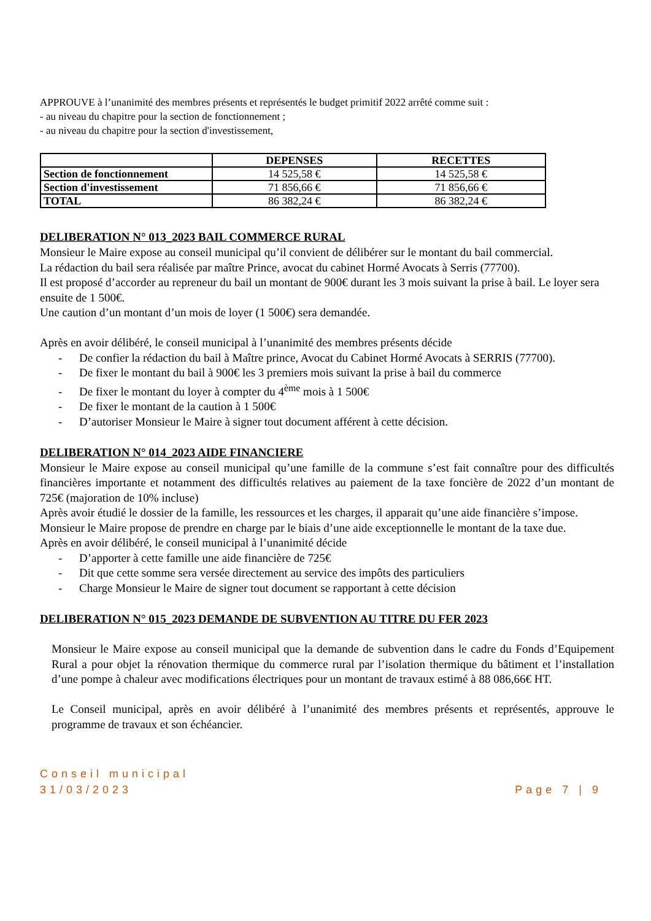APPROUVE à l’unanimité des membres présents et représentés le budget primitif 2022 arrêté comme suit :
- au niveau du chapitre pour la section de fonctionnement ;
- au niveau du chapitre pour la section d'investissement,
| | DEPENSES | RECETTES |
| --- | --- | --- |
| Section de fonctionnement | 14 525,58 € | 14 525,58 € |
| Section d'investissement | 71 856,66 € | 71 856,66 € |
| TOTAL | 86 382,24 € | 86 382,24 € |
DELIBERATION N° 013_2023 BAIL COMMERCE RURAL
Monsieur le Maire expose au conseil municipal qu’il convient de délibérer sur le montant du bail commercial.
La rédaction du bail sera réalisée par maître Prince, avocat du cabinet Hormé Avocats à Serris (77700).
Il est proposé d’accorder au repreneur du bail un montant de 900€ durant les 3 mois suivant la prise à bail. Le loyer sera ensuite de 1 500€.
Une caution d’un montant d’un mois de loyer (1 500€) sera demandée.
Après en avoir délibéré, le conseil municipal à l’unanimité des membres présents décide
- De confier la rédaction du bail à Maître prince, Avocat du Cabinet Hormé Avocats à SERRIS (77700).
- De fixer le montant du bail à 900€ les 3 premiers mois suivant la prise à bail du commerce
- De fixer le montant du loyer à compter du 4<sup>ème</sup> mois à 1 500€
- De fixer le montant de la caution à 1 500€
- D’autoriser Monsieur le Maire à signer tout document afférent à cette décision.
DELIBERATION N° 014_2023 AIDE FINANCIERE
Monsieur le Maire expose au conseil municipal qu’une famille de la commune s’est fait connaître pour des difficultés financières importante et notamment des difficultés relatives au paiement de la taxe foncière de 2022 d’un montant de 725€ (majoration de 10% incluse)
Après avoir étudié le dossier de la famille, les ressources et les charges, il apparait qu’une aide financière s’impose.
Monsieur le Maire propose de prendre en charge par le biais d’une aide exceptionnelle le montant de la taxe due.
Après en avoir délibéré, le conseil municipal à l’unanimité décide
- D’apporter à cette famille une aide financière de 725€
- Dit que cette somme sera versée directement au service des impôts des particuliers
- Charge Monsieur le Maire de signer tout document se rapportant à cette décision
DELIBERATION N° 015_2023 DEMANDE DE SUBVENTION AU TITRE DU FER 2023
Monsieur le Maire expose au conseil municipal que la demande de subvention dans le cadre du Fonds d’Equipement Rural a pour objet la rénovation thermique du commerce rural par l’isolation thermique du bâtiment et l’installation d’une pompe à chaleur avec modifications électriques pour un montant de travaux estimé à 88 086,66€ HT.
Le Conseil municipal, après en avoir délibéré à l’unanimité des membres présents et représentés, approuve le programme de travaux et son échéancier.
Conseil municipal
31/03/2023
Page 7 | 9